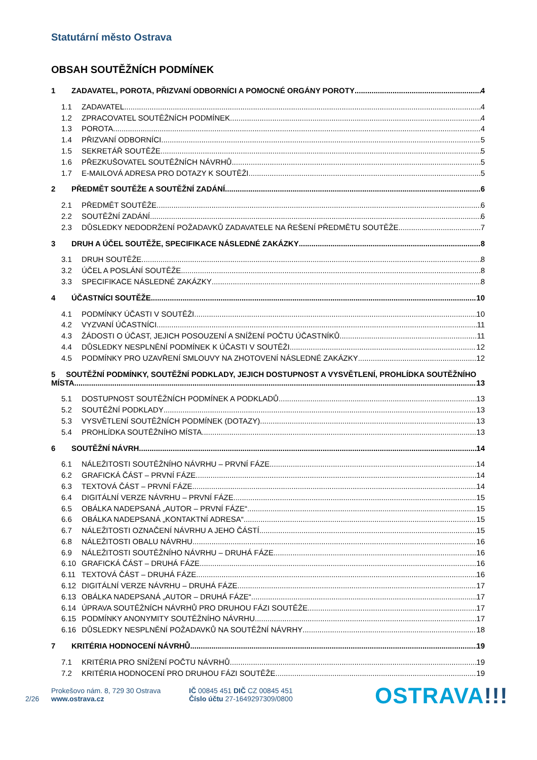Statutární město Ostrava
OBSAH SOUTĚŽNÍCH PODMÍNEK
1 ZADAVATEL, POROTA, PŘIZVANÍ ODBORNÍCI A POMOCNÉ ORGÁNY POROTY 4
1.1 ZADAVATEL 4
1.2 ZPRACOVATEL SOUTĚŽNÍCH PODMÍNEK 4
1.3 POROTA 4
1.4 PŘIZVANÍ ODBORNÍCI 5
1.5 SEKRETÁŘ SOUTĚŽE 5
1.6 PŘEZKUŠOVATEL SOUTĚŽNÍCH NÁVRHŮ 5
1.7 E-MAILOVÁ ADRESA PRO DOTAZY K SOUTĚŽI 5
2 PŘEDMĚT SOUTĚŽE A SOUTĚŽNÍ ZADÁNÍ 6
2.1 PŘEDMĚT SOUTĚŽE 6
2.2 SOUTĚŽNÍ ZADÁNÍ 6
2.3 DŮSLEDKY NEDODRŽENÍ POŽADAVKŮ ZADAVATELE NA ŘEŠENÍ PŘEDMĚTU SOUTĚŽE 7
3 DRUH A ÚČEL SOUTĚŽE, SPECIFIKACE NÁSLEDNÉ ZAKÁZKY 8
3.1 DRUH SOUTĚŽE 8
3.2 ÚČEL A POSLÁNÍ SOUTĚŽE 8
3.3 SPECIFIKACE NÁSLEDNÉ ZAKÁZKY 8
4 ÚČASTNÍCI SOUTĚŽE 10
4.1 PODMÍNKY ÚČASTI V SOUTĚŽI 10
4.2 VYZVANÍ ÚČASTNÍCI 11
4.3 ŽÁDOSTI O ÚČAST, JEJICH POSOUZENÍ A SNÍŽENÍ POČTU ÚČASTNÍKŮ 11
4.4 DŮSLEDKY NESPLNĚNÍ PODMÍNEK K ÚČASTI V SOUTĚŽI 12
4.5 PODMÍNKY PRO UZAVŘENÍ SMLOUVY NA ZHOTOVENÍ NÁSLEDNÉ ZAKÁZKY 12
5 SOUTĚŽNÍ PODMÍNKY, SOUTĚŽNÍ PODKLADY, JEJICH DOSTUPNOST A VYSVĚTLENÍ, PROHLÍDKA SOUTĚŽNÍHO
MÍSTA 13
5.1 DOSTUPNOST SOUTĚŽNÍCH PODMÍNEK A PODKLADŮ 13
5.2 SOUTĚŽNÍ PODKLADY 13
5.3 VYSVĚTLENÍ SOUTĚŽNÍCH PODMÍNEK (DOTAZY) 13
5.4 PROHLÍDKA SOUTĚŽNÍHO MÍSTA 13
6 SOUTĚŽNÍ NÁVRH 14
6.1 NÁLEŽITOSTI SOUTĚŽNÍHO NÁVRHU – PRVNÍ FÁZE 14
6.2 GRAFICKÁ ČÁST – PRVNÍ FÁZE 14
6.3 TEXTOVÁ ČÁST – PRVNÍ FÁZE 14
6.4 DIGITÁLNÍ VERZE NÁVRHU – PRVNÍ FÁZE 15
6.5 OBÁLKA NADEPSANÁ „AUTOR – PRVNÍ FÁZE“ 15
6.6 OBÁLKA NADEPSANÁ „KONTAKTNÍ ADRESA“ 15
6.7 NÁLEŽITOSTI OZNAČENÍ NÁVRHU A JEHO ČÁSTÍ 15
6.8 NÁLEŽITOSTI OBALU NÁVRHU 16
6.9 NÁLEŽITOSTI SOUTĚŽNÍHO NÁVRHU – DRUHÁ FÁZE 16
6.10 GRAFICKÁ ČÁST – DRUHÁ FÁZE 16
6.11 TEXTOVÁ ČÁST – DRUHÁ FÁZE 16
6.12 DIGITÁLNÍ VERZE NÁVRHU – DRUHÁ FÁZE 17
6.13 OBÁLKA NADEPSANÁ „AUTOR – DRUHÁ FÁZE“ 17
6.14 ÚPRAVA SOUTĚŽNÍCH NÁVRHŮ PRO DRUHOU FÁZI SOUTĚŽE 17
6.15 PODMÍNKY ANONYMITY SOUTĚŽNÍHO NÁVRHU 17
6.16 DŮSLEDKY NESPLNĚNÍ POŽADAVKŮ NA SOUTĚŽNÍ NÁVRHY 18
7 KRITÉRIA HODNOCENÍ NÁVRHŮ 19
7.1 KRITÉRIA PRO SNÍŽENÍ POČTU NÁVRHŮ 19
7.2 KRITÉRIA HODNOCENÍ PRO DRUHOU FÁZI SOUTĚŽE 19
2/26
Prokešovo nám. 8, 729 30 Ostrava
www.ostrava.cz
IČ 00845 451 DIČ CZ 00845 451
Číslo účtu 27-1649297309/0800
OSTRAVA!!!